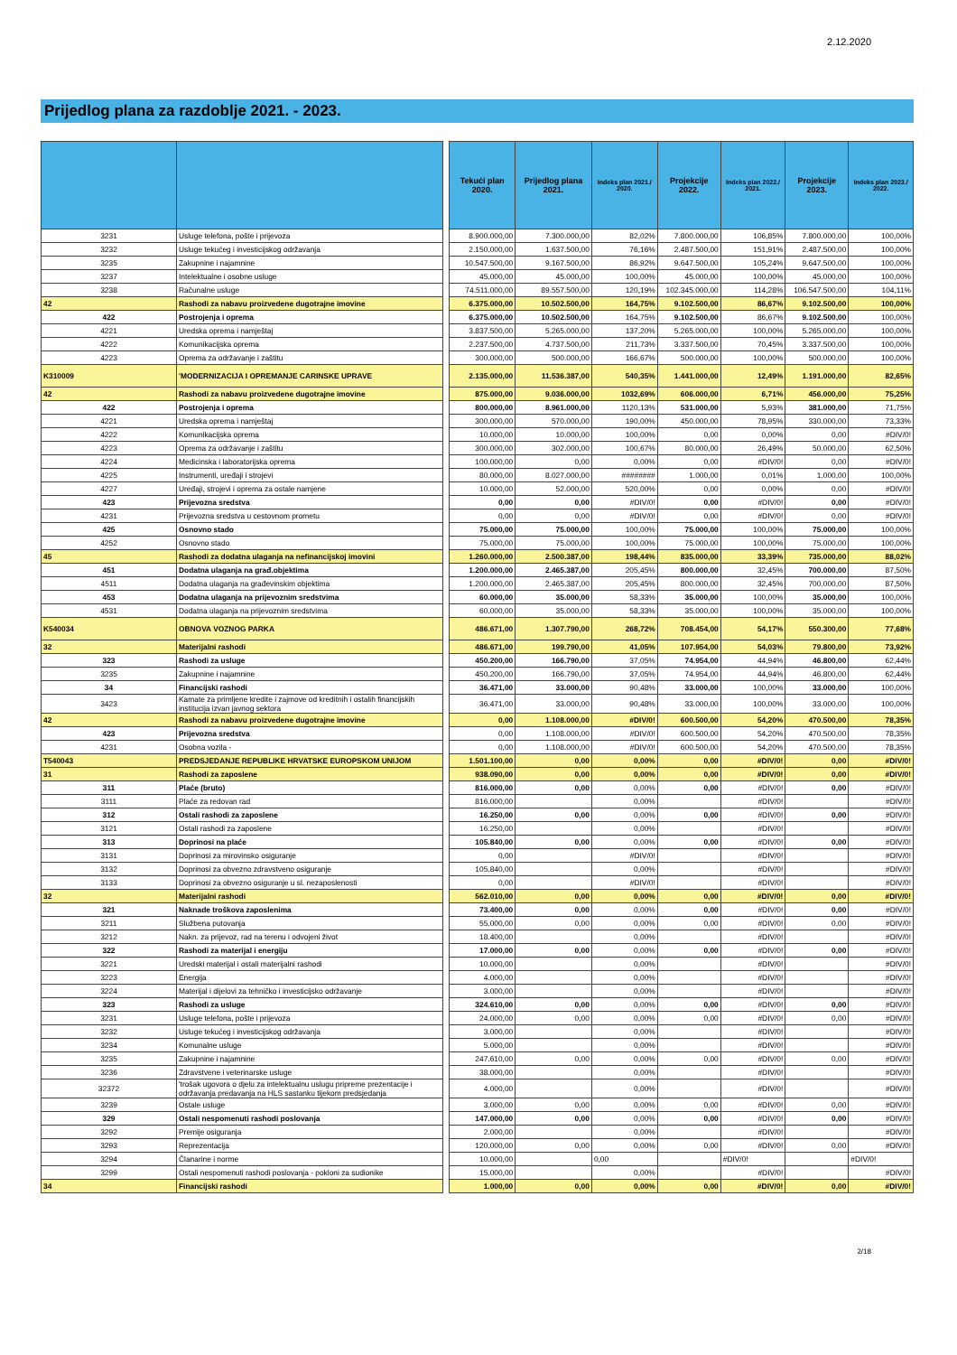2.12.2020
Prijedlog plana za razdoblje 2021. - 2023.
| | | | Tekući plan 2020. | Prijedlog plana 2021. | Indeks plan 2021./ 2020. | Projekcije 2022. | Indeks plan 2022./ 2021. | Projekcije 2023. | Indeks plan 2023./ 2022. |
| 3231 | Usluge telefona, pošte i prijevoza | | 8.900.000,00 | 7.300.000,00 | 82,02% | 7.800.000,00 | 106,85% | 7.800.000,00 | 100,00% |
| 3232 | Usluge tekućeg i investicijskog održavanja | | 2.150.000,00 | 1.637.500,00 | 76,16% | 2.487.500,00 | 151,91% | 2.487.500,00 | 100,00% |
| 3235 | Zakupnine i najamnine | | 10.547.500,00 | 9.167.500,00 | 86,92% | 9.647.500,00 | 105,24% | 9.647.500,00 | 100,00% |
| 3237 | Intelektualne i osobne usluge | | 45.000,00 | 45.000,00 | 100,00% | 45.000,00 | 100,00% | 45.000,00 | 100,00% |
| 3238 | Računalne usluge | | 74.511.000,00 | 89.557.500,00 | 120,19% | 102.345.000,00 | 114,28% | 106.547.500,00 | 104,11% |
| 42 | Rashodi za nabavu proizvedene dugotrajne imovine | | 6.375.000,00 | 10.502.500,00 | 164,75% | 9.102.500,00 | 86,67% | 9.102.500,00 | 100,00% |
| 422 | Postrojenja i oprema | | 6.375.000,00 | 10.502.500,00 | 164,75% | 9.102.500,00 | 86,67% | 9.102.500,00 | 100,00% |
| 4221 | Uredska oprema i namještaj | | 3.837.500,00 | 5.265.000,00 | 137,20% | 5.265.000,00 | 100,00% | 5.265.000,00 | 100,00% |
| 4222 | Komunikacijska oprema | | 2.237.500,00 | 4.737.500,00 | 211,73% | 3.337.500,00 | 70,45% | 3.337.500,00 | 100,00% |
| 4223 | Oprema za održavanje i zaštitu | | 300.000,00 | 500.000,00 | 166,67% | 500.000,00 | 100,00% | 500.000,00 | 100,00% |
| K310009 | 'MODERNIZACIJA I OPREMANJE CARINSKE UPRAVE | | 2.135.000,00 | 11.536.387,00 | 540,35% | 1.441.000,00 | 12,49% | 1.191.000,00 | 82,65% |
| 42 | Rashodi za nabavu proizvedene dugotrajne imovine | | 875.000,00 | 9.036.000,00 | 1032,69% | 606.000,00 | 6,71% | 456.000,00 | 75,25% |
| 422 | Postrojenja i oprema | | 800.000,00 | 8.961.000,00 | 1120,13% | 531.000,00 | 5,93% | 381.000,00 | 71,75% |
| 4221 | Uredska oprema i namještaj | | 300.000,00 | 570.000,00 | 190,00% | 450.000,00 | 78,95% | 330.000,00 | 73,33% |
| 4222 | Komunikacijska oprema | | 10.000,00 | 10.000,00 | 100,00% | 0,00 | 0,00% | 0,00 | #DIV/0! |
| 4223 | Oprema za održavanje i zaštitu | | 300.000,00 | 302.000,00 | 100,67% | 80.000,00 | 26,49% | 50.000,00 | 62,50% |
| 4224 | Medicinska i laboratorijska oprema | | 100.000,00 | 0,00 | 0,00% | 0,00 | #DIV/0! | 0,00 | #DIV/0! |
| 4225 | Instrumenti, uređaji i strojevi | | 80.000,00 | 8.027.000,00 | ######## | 1.000,00 | 0,01% | 1.000,00 | 100,00% |
| 4227 | Uređaji, strojevi i oprema za ostale namjene | | 10.000,00 | 52.000,00 | 520,00% | 0,00 | 0,00% | 0,00 | #DIV/0! |
| 423 | Prijevozna sredstva | | 0,00 | 0,00 | #DIV/0! | 0,00 | #DIV/0! | 0,00 | #DIV/0! |
| 4231 | Prijevozna sredstva u cestovnom prometu | | 0,00 | 0,00 | #DIV/0! | 0,00 | #DIV/0! | 0,00 | #DIV/0! |
| 425 | Osnovno stado | | 75.000,00 | 75.000,00 | 100,00% | 75.000,00 | 100,00% | 75.000,00 | 100,00% |
| 4252 | Osnovno stado | | 75.000,00 | 75.000,00 | 100,00% | 75.000,00 | 100,00% | 75.000,00 | 100,00% |
| 45 | Rashodi za dodatna ulaganja na nefinancijskoj imovini | | 1.260.000,00 | 2.500.387,00 | 198,44% | 835.000,00 | 33,39% | 735.000,00 | 88,02% |
| 451 | Dodatna ulaganja na građ.objektima | | 1.200.000,00 | 2.465.387,00 | 205,45% | 800.000,00 | 32,45% | 700.000,00 | 87,50% |
| 4511 | Dodatna ulaganja na građevinskim objektima | | 1.200.000,00 | 2.465.387,00 | 205,45% | 800.000,00 | 32,45% | 700.000,00 | 87,50% |
| 453 | Dodatna ulaganja na prijevoznim sredstvima | | 60.000,00 | 35.000,00 | 58,33% | 35.000,00 | 100,00% | 35.000,00 | 100,00% |
| 4531 | Dodatna ulaganja na prijevoznim sredstvima | | 60.000,00 | 35.000,00 | 58,33% | 35.000,00 | 100,00% | 35.000,00 | 100,00% |
| K540034 | OBNOVA VOZNOG PARKA | | 486.671,00 | 1.307.790,00 | 268,72% | 708.454,00 | 54,17% | 550.300,00 | 77,68% |
| 32 | Materijalni rashodi | | 486.671,00 | 199.790,00 | 41,05% | 107.954,00 | 54,03% | 79.800,00 | 73,92% |
| 323 | Rashodi za usluge | | 450.200,00 | 166.790,00 | 37,05% | 74.954,00 | 44,94% | 46.800,00 | 62,44% |
| 3235 | Zakupnine i najamnine | | 450.200,00 | 166.790,00 | 37,05% | 74.954,00 | 44,94% | 46.800,00 | 62,44% |
| 34 | Financijski rashodi | | 36.471,00 | 33.000,00 | 90,48% | 33.000,00 | 100,00% | 33.000,00 | 100,00% |
| 3423 | Kamate za primljene kredite i zajmove od kreditnih i ostalih financijskih institucija izvan javnog sektora | | 36.471,00 | 33.000,00 | 90,48% | 33.000,00 | 100,00% | 33.000,00 | 100,00% |
| 42 | Rashodi za nabavu proizvedene dugotrajne imovine | | 0,00 | 1.108.000,00 | #DIV/0! | 600.500,00 | 54,20% | 470.500,00 | 78,35% |
| 423 | Prijevozna sredstva | | 0,00 | 1.108.000,00 | #DIV/0! | 600.500,00 | 54,20% | 470.500,00 | 78,35% |
| 4231 | Osobna vozila - | | 0,00 | 1.108.000,00 | #DIV/0! | 600.500,00 | 54,20% | 470.500,00 | 78,35% |
| T540043 | PREDSJEDANJE REPUBLIKE HRVATSKE EUROPSKOM UNIJOM | | 1.501.100,00 | 0,00 | 0,00% | 0,00 | #DIV/0! | 0,00 | #DIV/0! |
| 31 | Rashodi za zaposlene | | 938.090,00 | 0,00 | 0,00% | 0,00 | #DIV/0! | 0,00 | #DIV/0! |
| 311 | Plaće (bruto) | | 816.000,00 | 0,00 | 0,00% | 0,00 | #DIV/0! | 0,00 | #DIV/0! |
| 3111 | Plaće za redovan rad | | 816.000,00 | | 0,00% | | #DIV/0! | | #DIV/0! |
| 312 | Ostali rashodi za zaposlene | | 16.250,00 | 0,00 | 0,00% | 0,00 | #DIV/0! | 0,00 | #DIV/0! |
| 3121 | Ostali rashodi za zaposlene | | 16.250,00 | | 0,00% | | #DIV/0! | | #DIV/0! |
| 313 | Doprinosi na plaće | | 105.840,00 | 0,00 | 0,00% | 0,00 | #DIV/0! | 0,00 | #DIV/0! |
| 3131 | Doprinosi za mirovinsko osiguranje | | 0,00 | | #DIV/0! | | #DIV/0! | | #DIV/0! |
| 3132 | Doprinosi za obvezno zdravstveno osiguranje | | 105.840,00 | | 0,00% | | #DIV/0! | | #DIV/0! |
| 3133 | Doprinosi za obvezno osiguranje u sl. nezaposlenosti | | 0,00 | | #DIV/0! | | #DIV/0! | | #DIV/0! |
| 32 | Materijalni rashodi | | 562.010,00 | 0,00 | 0,00% | 0,00 | #DIV/0! | 0,00 | #DIV/0! |
| 321 | Naknade troškova zaposlenima | | 73.400,00 | 0,00 | 0,00% | 0,00 | #DIV/0! | 0,00 | #DIV/0! |
| 3211 | Službena putovanja | | 55.000,00 | 0,00 | 0,00% | 0,00 | #DIV/0! | 0,00 | #DIV/0! |
| 3212 | Nakn. za prijevoz, rad na terenu i odvojeni život | | 18.400,00 | | 0,00% | | #DIV/0! | | #DIV/0! |
| 322 | Rashodi za materijal i energiju | | 17.000,00 | 0,00 | 0,00% | 0,00 | #DIV/0! | 0,00 | #DIV/0! |
| 3221 | Uredski materijal i ostali materijalni rashodi | | 10.000,00 | | 0,00% | | #DIV/0! | | #DIV/0! |
| 3223 | Energija | | 4.000,00 | | 0,00% | | #DIV/0! | | #DIV/0! |
| 3224 | Materijal i dijelovi za tehničko i investicijsko održavanje | | 3.000,00 | | 0,00% | | #DIV/0! | | #DIV/0! |
| 323 | Rashodi za usluge | | 324.610,00 | 0,00 | 0,00% | 0,00 | #DIV/0! | 0,00 | #DIV/0! |
| 3231 | Usluge telefona, pošte i prijevoza | | 24.000,00 | 0,00 | 0,00% | 0,00 | #DIV/0! | 0,00 | #DIV/0! |
| 3232 | Usluge tekućeg i investicijskog održavanja | | 3.000,00 | | 0,00% | | #DIV/0! | | #DIV/0! |
| 3234 | Komunalne usluge | | 5.000,00 | | 0,00% | | #DIV/0! | | #DIV/0! |
| 3235 | Zakupnine i najamnine | | 247.610,00 | 0,00 | 0,00% | 0,00 | #DIV/0! | 0,00 | #DIV/0! |
| 3236 | Zdravstvene i veterinarske usluge | | 38.000,00 | | 0,00% | | #DIV/0! | | #DIV/0! |
| 32372 | 'trošak ugovora o djelu za intelektualnu uslugu pripreme prezentacije i održavanja predavanja na HLS sastanku tijekom predsjedanja | | 4.000,00 | | 0,00% | | #DIV/0! | | #DIV/0! |
| 3239 | Ostale usluge | | 3.000,00 | 0,00 | 0,00% | 0,00 | #DIV/0! | 0,00 | #DIV/0! |
| 329 | Ostali nespomenuti rashodi poslovanja | | 147.000,00 | 0,00 | 0,00% | 0,00 | #DIV/0! | 0,00 | #DIV/0! |
| 3292 | Premije osiguranja | | 2.000,00 | | 0,00% | | #DIV/0! | | #DIV/0! |
| 3293 | Reprezentacija | | 120.000,00 | 0,00 | 0,00% | 0,00 | #DIV/0! | 0,00 | #DIV/0! |
| 3294 | Članarine i norme | | 10.000,00 | | 0,00 | | #DIV/0! | | #DIV/0! |
| 3299 | Ostali nespomenuti rashodi poslovanja - pokloni za sudionike | | 15.000,00 | | 0,00% | | #DIV/0! | | #DIV/0! |
| 34 | Financijski rashodi | | 1.000,00 | 0,00 | 0,00% | 0,00 | #DIV/0! | 0,00 | #DIV/0! |
2/18